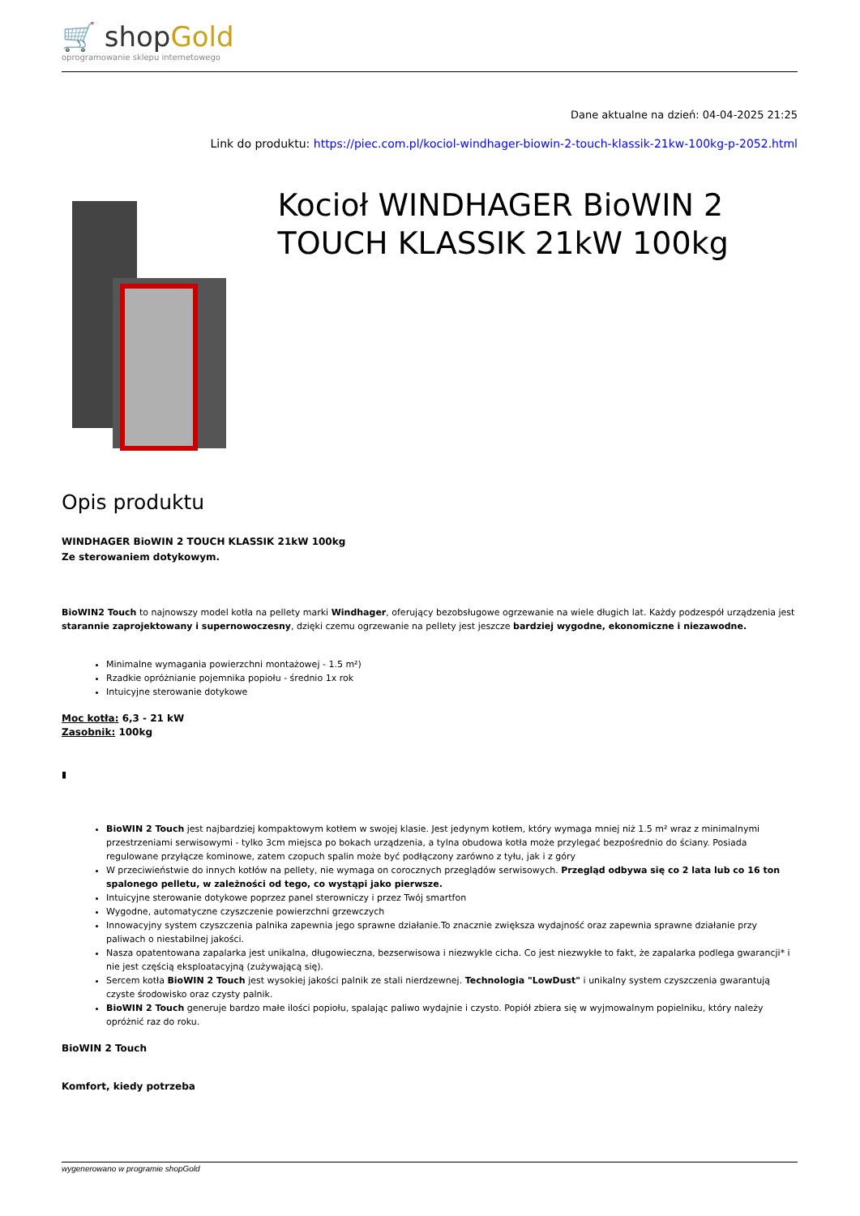🛒 shopGold
oprogramowanie sklepu internetowego
Dane aktualne na dzień: 04-04-2025 21:25
Link do produktu: https://piec.com.pl/kociol-windhager-biowin-2-touch-klassik-21kw-100kg-p-2052.html
Kocioł WINDHAGER BioWIN 2 TOUCH KLASSIK 21kW 100kg
Opis produktu
WINDHAGER BioWIN 2 TOUCH KLASSIK 21kW 100kg
Ze sterowaniem dotykowym.
BioWIN2 Touch to najnowszy model kotła na pellety marki Windhager, oferujący bezobsługowe ogrzewanie na wiele długich lat. Każdy podzespół urządzenia jest starannie zaprojektowany i supernowoczesny, dzięki czemu ogrzewanie na pellety jest jeszcze bardziej wygodne, ekonomiczne i niezawodne.
Minimalne wymagania powierzchni montażowej - 1.5 m²)
Rzadkie opróżnianie pojemnika popiołu - średnio 1x rok
Intuicyjne sterowanie dotykowe
Moc kotła: 6,3 - 21 kW
Zasobnik: 100kg
▮
BioWIN 2 Touch jest najbardziej kompaktowym kotłem w swojej klasie. Jest jedynym kotłem, który wymaga mniej niż 1.5 m² wraz z minimalnymi przestrzeniami serwisowymi - tylko 3cm miejsca po bokach urządzenia, a tylna obudowa kotła może przylegać bezpośrednio do ściany. Posiada regulowane przyłącze kominowe, zatem czopuch spalin może być podłączony zarówno z tyłu, jak i z góry
W przeciwieństwie do innych kotłów na pellety, nie wymaga on corocznych przeglądów serwisowych. Przegląd odbywa się co 2 lata lub co 16 ton spalonego pelletu, w zależności od tego, co wystąpi jako pierwsze.
Intuicyjne sterowanie dotykowe poprzez panel sterowniczy i przez Twój smartfon
Wygodne, automatyczne czyszczenie powierzchni grzewczych
Innowacyjny system czyszczenia palnika zapewnia jego sprawne działanie.To znacznie zwiększa wydajność oraz zapewnia sprawne działanie przy paliwach o niestabilnej jakości.
Nasza opatentowana zapalarka jest unikalna, długowieczna, bezserwisowa i niezwykle cicha. Co jest niezwykłe to fakt, że zapalarka podlega gwarancji* i nie jest częścią eksploatacyjną (zużywającą się).
Sercem kotła BioWIN 2 Touch jest wysokiej jakości palnik ze stali nierdzewnej. Technologia "LowDust" i unikalny system czyszczenia gwarantują czyste środowisko oraz czysty palnik.
BioWIN 2 Touch generuje bardzo małe ilości popiołu, spalając paliwo wydajnie i czysto. Popiół zbiera się w wyjmowalnym popielniku, który należy opróżnić raz do roku.
BioWIN 2 Touch
Komfort, kiedy potrzeba
wygenerowano w programie shopGold